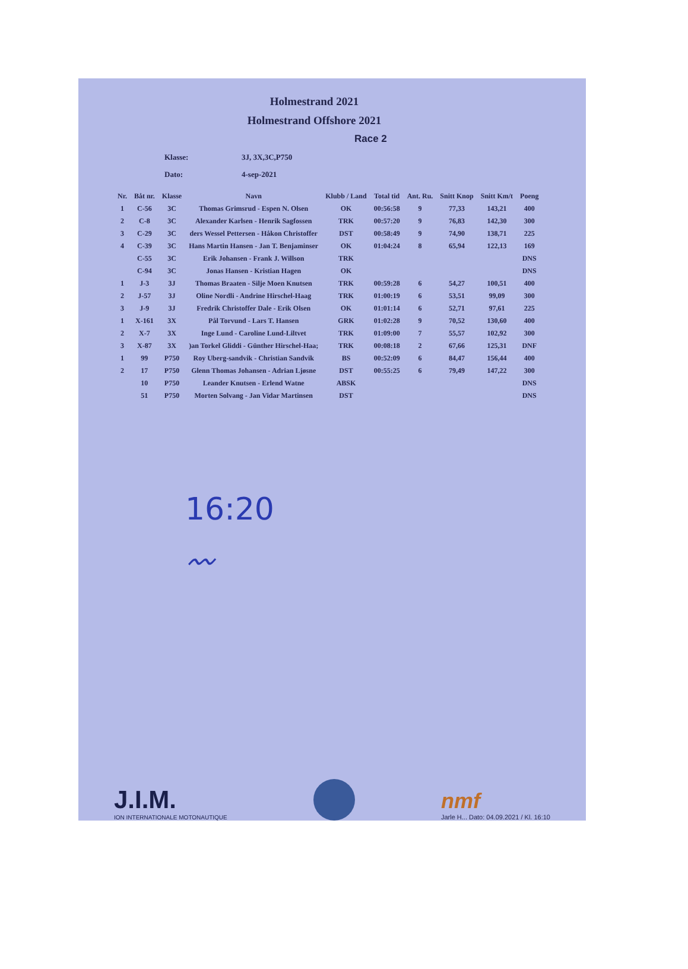Holmestrand 2021
Holmestrand Offshore 2021
Race 2
Klasse: 3J, 3X,3C,P750
Dato: 4-sep-2021
| Nr. | Båt nr. | Klasse | Navn | Klubb / Land | Total tid | Ant. Ru. | Snitt Knop | Snitt Km/t | Poeng |
| --- | --- | --- | --- | --- | --- | --- | --- | --- | --- |
| 1 | C-56 | 3C | Thomas Grimsrud - Espen N. Olsen | OK | 00:56:58 | 9 | 77,33 | 143,21 | 400 |
| 2 | C-8 | 3C | Alexander Karlsen - Henrik Sagfossen | TRK | 00:57:20 | 9 | 76,83 | 142,30 | 300 |
| 3 | C-29 | 3C | ders Wessel Pettersen - Håkon Christoffer | DST | 00:58:49 | 9 | 74,90 | 138,71 | 225 |
| 4 | C-39 | 3C | Hans Martin Hansen - Jan T. Benjaminser | OK | 01:04:24 | 8 | 65,94 | 122,13 | 169 |
| | C-55 | 3C | Erik Johansen - Frank J. Willson | TRK | | | | | DNS |
| | C-94 | 3C | Jonas Hansen - Kristian Hagen | OK | | | | | DNS |
| 1 | J-3 | 3J | Thomas Braaten - Silje Moen Knutsen | TRK | 00:59:28 | 6 | 54,27 | 100,51 | 400 |
| 2 | J-57 | 3J | Oline Nordli - Andrine Hirschel-Haag | TRK | 01:00:19 | 6 | 53,51 | 99,09 | 300 |
| 3 | J-9 | 3J | Fredrik Christoffer Dale - Erik Olsen | OK | 01:01:14 | 6 | 52,71 | 97,61 | 225 |
| 1 | X-161 | 3X | Pål Torvund - Lars T. Hansen | GRK | 01:02:28 | 9 | 70,52 | 130,60 | 400 |
| 2 | X-7 | 3X | Inge Lund - Caroline Lund-Liltvet | TRK | 01:09:00 | 7 | 55,57 | 102,92 | 300 |
| 3 | X-87 | 3X | )an Torkel Gliddi - Günther Hirschel-Haa; | TRK | 00:08:18 | 2 | 67,66 | 125,31 | DNF |
| 1 | 99 | P750 | Roy Uberg-sandvik - Christian Sandvik | BS | 00:52:09 | 6 | 84,47 | 156,44 | 400 |
| 2 | 17 | P750 | Glenn Thomas Johansen - Adrian Ljøsne | DST | 00:55:25 | 6 | 79,49 | 147,22 | 300 |
| | 10 | P750 | Leander Knutsen - Erlend Watne | ABSK | | | | | DNS |
| | 51 | P750 | Morten Solvang - Jan Vidar Martinsen | DST | | | | | DNS |
16:20
〰
J.I.M.
ION INTERNATIONALE MOTONAUTIQUE
nmf
Jarle H... Dato: 04.09.2021 / Kl. 16:10